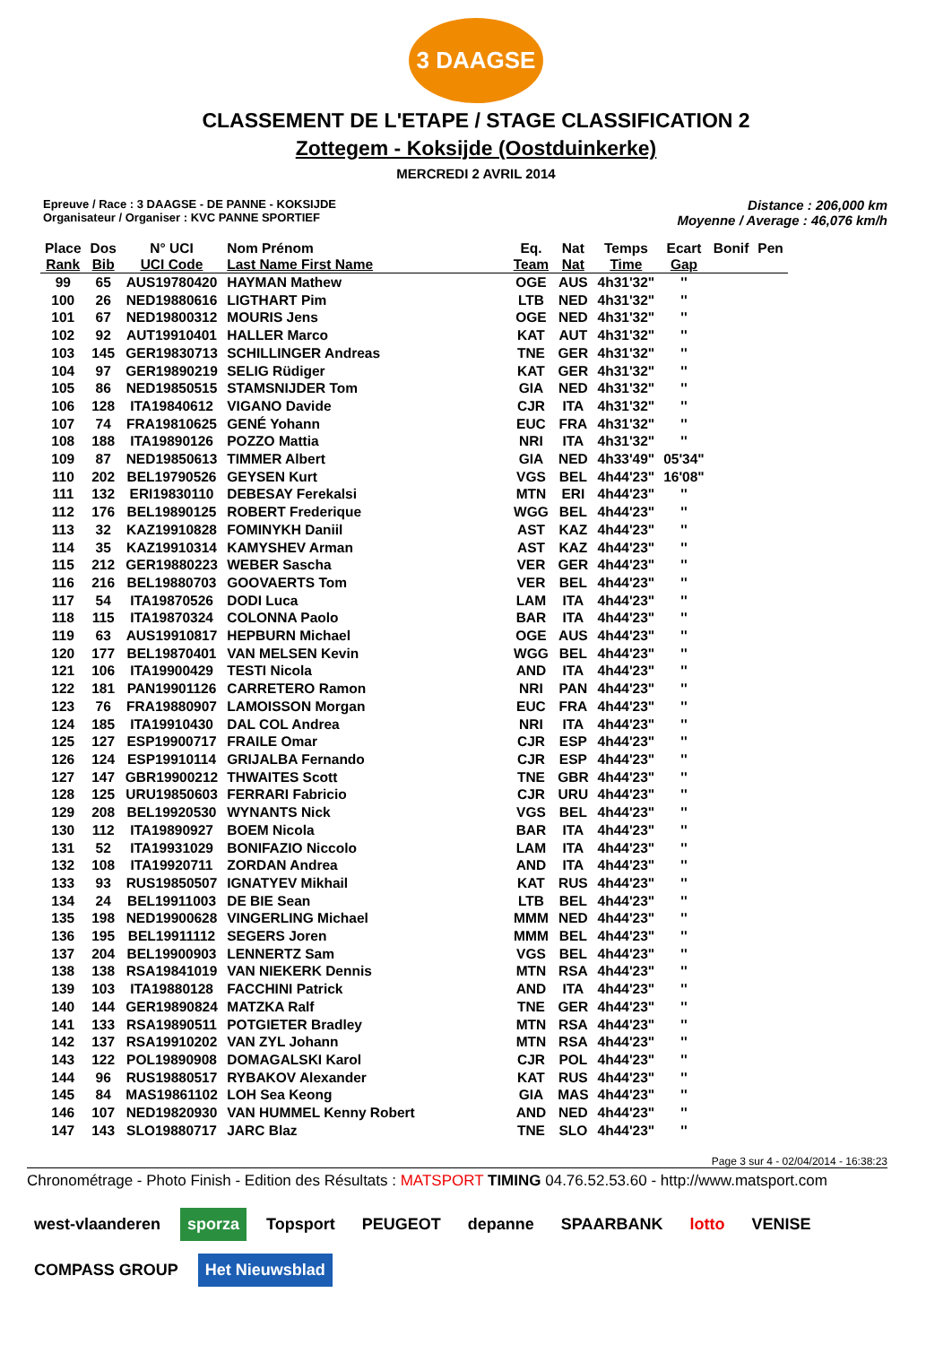3 DAAGSE
CLASSEMENT DE L'ETAPE / STAGE CLASSIFICATION 2
Zottegem - Koksijde (Oostduinkerke)
MERCREDI 2 AVRIL 2014
Epreuve / Race : 3 DAAGSE - DE PANNE - KOKSIJDE
Organisateur / Organiser : KVC PANNE SPORTIEF
Distance : 206,000 km
Moyenne / Average : 46,076 km/h
| Place | Dos | N° UCI | Nom Prénom | | Eq. | Nat | Temps | Ecart | Bonif | Pen |
| --- | --- | --- | --- | --- | --- | --- | --- | --- | --- | --- |
| Rank | Bib | UCI Code | Last Name First Name | | Team | Nat | Time | Gap | | |
| 99 | 65 | AUS19780420 | HAYMAN Mathew | | OGE | AUS | 4h31'32" | '' | | |
| 100 | 26 | NED19880616 | LIGTHART Pim | | LTB | NED | 4h31'32" | '' | | |
| 101 | 67 | NED19800312 | MOURIS Jens | | OGE | NED | 4h31'32" | '' | | |
| 102 | 92 | AUT19910401 | HALLER Marco | | KAT | AUT | 4h31'32" | '' | | |
| 103 | 145 | GER19830713 | SCHILLINGER Andreas | | TNE | GER | 4h31'32" | '' | | |
| 104 | 97 | GER19890219 | SELIG Rüdiger | | KAT | GER | 4h31'32" | '' | | |
| 105 | 86 | NED19850515 | STAMSNIJDER Tom | | GIA | NED | 4h31'32" | '' | | |
| 106 | 128 | ITA19840612 | VIGANO Davide | | CJR | ITA | 4h31'32" | '' | | |
| 107 | 74 | FRA19810625 | GENÉ Yohann | | EUC | FRA | 4h31'32" | '' | | |
| 108 | 188 | ITA19890126 | POZZO Mattia | | NRI | ITA | 4h31'32" | '' | | |
| 109 | 87 | NED19850613 | TIMMER Albert | | GIA | NED | 4h33'49" | 05'34" | | |
| 110 | 202 | BEL19790526 | GEYSEN Kurt | | VGS | BEL | 4h44'23" | 16'08" | | |
| 111 | 132 | ERI19830110 | DEBESAY Ferekalsi | | MTN | ERI | 4h44'23" | '' | | |
| 112 | 176 | BEL19890125 | ROBERT Frederique | | WGG | BEL | 4h44'23" | '' | | |
| 113 | 32 | KAZ19910828 | FOMINYKH Daniil | | AST | KAZ | 4h44'23" | '' | | |
| 114 | 35 | KAZ19910314 | KAMYSHEV Arman | | AST | KAZ | 4h44'23" | '' | | |
| 115 | 212 | GER19880223 | WEBER Sascha | | VER | GER | 4h44'23" | '' | | |
| 116 | 216 | BEL19880703 | GOOVAERTS Tom | | VER | BEL | 4h44'23" | '' | | |
| 117 | 54 | ITA19870526 | DODI Luca | | LAM | ITA | 4h44'23" | '' | | |
| 118 | 115 | ITA19870324 | COLONNA Paolo | | BAR | ITA | 4h44'23" | '' | | |
| 119 | 63 | AUS19910817 | HEPBURN Michael | | OGE | AUS | 4h44'23" | '' | | |
| 120 | 177 | BEL19870401 | VAN MELSEN Kevin | | WGG | BEL | 4h44'23" | '' | | |
| 121 | 106 | ITA19900429 | TESTI Nicola | | AND | ITA | 4h44'23" | '' | | |
| 122 | 181 | PAN19901126 | CARRETERO Ramon | | NRI | PAN | 4h44'23" | '' | | |
| 123 | 76 | FRA19880907 | LAMOISSON Morgan | | EUC | FRA | 4h44'23" | '' | | |
| 124 | 185 | ITA19910430 | DAL COL Andrea | | NRI | ITA | 4h44'23" | '' | | |
| 125 | 127 | ESP19900717 | FRAILE Omar | | CJR | ESP | 4h44'23" | '' | | |
| 126 | 124 | ESP19910114 | GRIJALBA Fernando | | CJR | ESP | 4h44'23" | '' | | |
| 127 | 147 | GBR19900212 | THWAITES Scott | | TNE | GBR | 4h44'23" | '' | | |
| 128 | 125 | URU19850603 | FERRARI Fabricio | | CJR | URU | 4h44'23" | '' | | |
| 129 | 208 | BEL19920530 | WYNANTS Nick | | VGS | BEL | 4h44'23" | '' | | |
| 130 | 112 | ITA19890927 | BOEM Nicola | | BAR | ITA | 4h44'23" | '' | | |
| 131 | 52 | ITA19931029 | BONIFAZIO Niccolo | | LAM | ITA | 4h44'23" | '' | | |
| 132 | 108 | ITA19920711 | ZORDAN Andrea | | AND | ITA | 4h44'23" | '' | | |
| 133 | 93 | RUS19850507 | IGNATYEV Mikhail | | KAT | RUS | 4h44'23" | '' | | |
| 134 | 24 | BEL19911003 | DE BIE Sean | | LTB | BEL | 4h44'23" | '' | | |
| 135 | 198 | NED19900628 | VINGERLING Michael | | MMM | NED | 4h44'23" | '' | | |
| 136 | 195 | BEL19911112 | SEGERS Joren | | MMM | BEL | 4h44'23" | '' | | |
| 137 | 204 | BEL19900903 | LENNERTZ Sam | | VGS | BEL | 4h44'23" | '' | | |
| 138 | 138 | RSA19841019 | VAN NIEKERK Dennis | | MTN | RSA | 4h44'23" | '' | | |
| 139 | 103 | ITA19880128 | FACCHINI Patrick | | AND | ITA | 4h44'23" | '' | | |
| 140 | 144 | GER19890824 | MATZKA Ralf | | TNE | GER | 4h44'23" | '' | | |
| 141 | 133 | RSA19890511 | POTGIETER Bradley | | MTN | RSA | 4h44'23" | '' | | |
| 142 | 137 | RSA19910202 | VAN ZYL Johann | | MTN | RSA | 4h44'23" | '' | | |
| 143 | 122 | POL19890908 | DOMAGALSKI Karol | | CJR | POL | 4h44'23" | '' | | |
| 144 | 96 | RUS19880517 | RYBAKOV Alexander | | KAT | RUS | 4h44'23" | '' | | |
| 145 | 84 | MAS19861102 | LOH Sea Keong | | GIA | MAS | 4h44'23" | '' | | |
| 146 | 107 | NED19820930 | VAN HUMMEL Kenny Robert | | AND | NED | 4h44'23" | '' | | |
| 147 | 143 | SLO19880717 | JARC Blaz | | TNE | SLO | 4h44'23" | '' | | |
Page 3 sur 4 - 02/04/2014 - 16:38:23
Chronométrage - Photo Finish - Edition des Résultats : MATSPORT TIMING 04.76.52.53.60 - http://www.matsport.com
west-vlaanderen sporza Topsport PEUGEOT depanne SPAARBANK lotto VENISE COMPASS GROUP Het Nieuwsblad